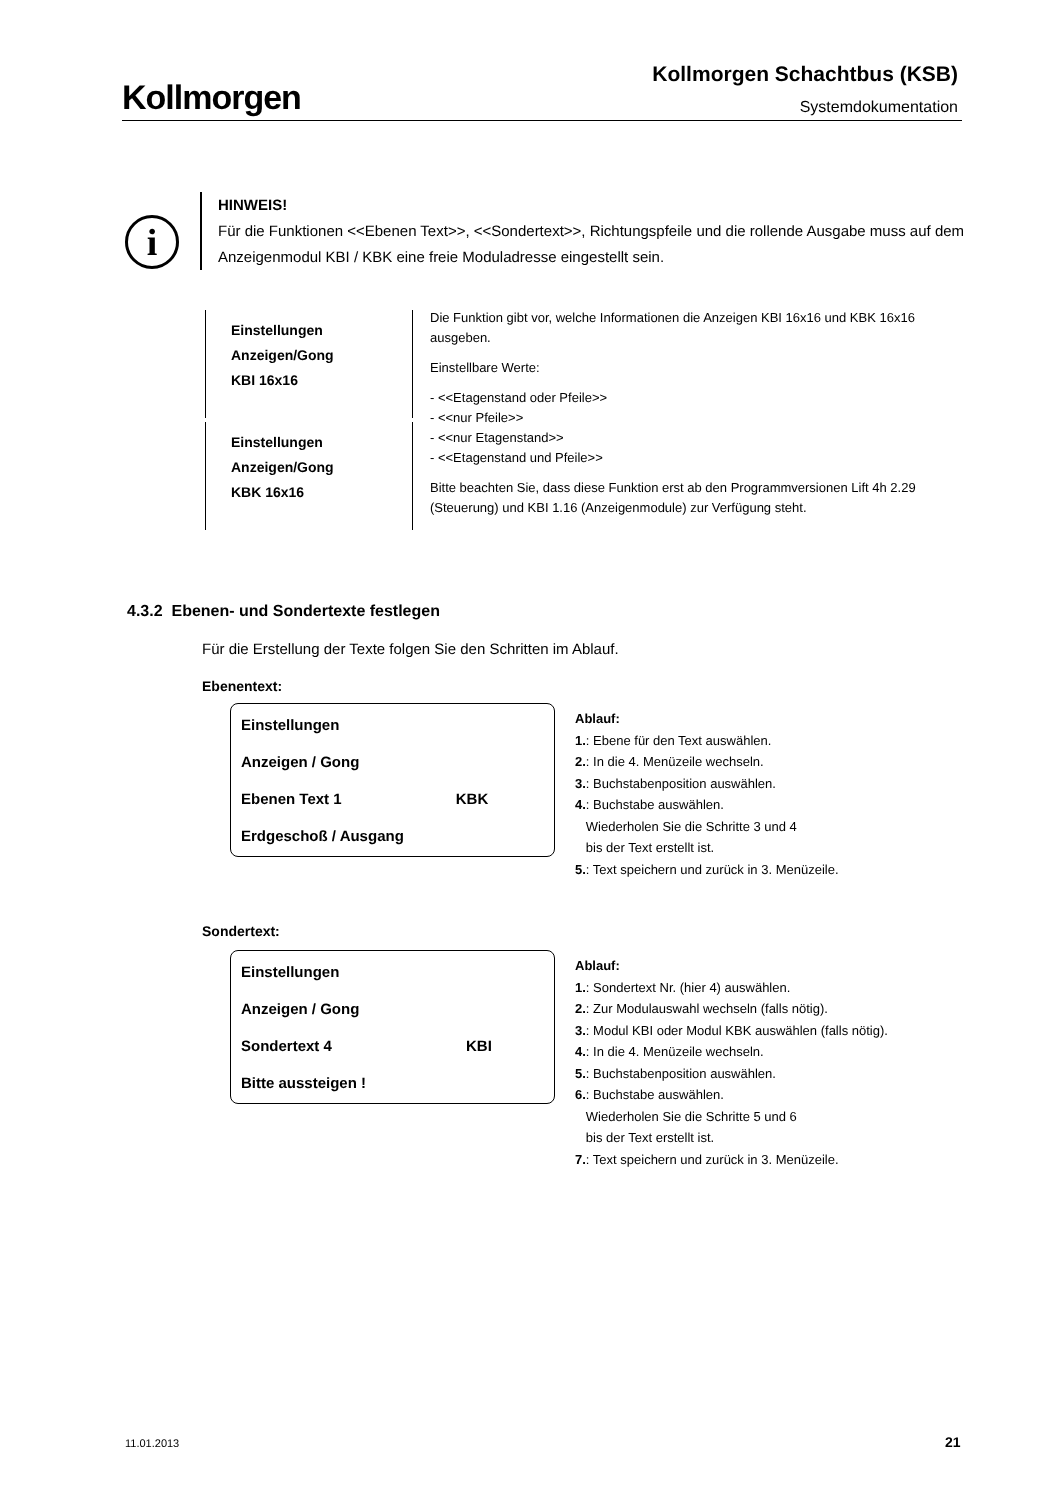Kollmorgen
Kollmorgen Schachtbus (KSB)
Systemdokumentation
i
HINWEIS!
Für die Funktionen <<Ebenen Text>>, <<Sondertext>>, Richtungspfeile und die rollende Ausgabe muss auf dem Anzeigenmodul KBI / KBK eine freie Moduladresse eingestellt sein.
Einstellungen
Anzeigen/Gong
KBI 16x16
Einstellungen
Anzeigen/Gong
KBK 16x16
Die Funktion gibt vor, welche Informationen die Anzeigen KBI 16x16 und KBK 16x16 ausgeben.
Einstellbare Werte:
- <<Etagenstand oder Pfeile>>
- <<nur Pfeile>>
- <<nur Etagenstand>>
- <<Etagenstand und Pfeile>>
Bitte beachten Sie, dass diese Funktion erst ab den Programmversionen Lift 4h 2.29 (Steuerung) und KBI 1.16 (Anzeigenmodule) zur Verfügung steht.
4.3.2 Ebenen- und Sondertexte festlegen
Für die Erstellung der Texte folgen Sie den Schritten im Ablauf.
Ebenentext:
Einstellungen
Anzeigen / Gong
Ebenen Text 1 KBK
Erdgeschoß / Ausgang
Ablauf:
1.: Ebene für den Text auswählen.
2.: In die 4. Menüzeile wechseln.
3.: Buchstabenposition auswählen.
4.: Buchstabe auswählen.
Wiederholen Sie die Schritte 3 und 4
bis der Text erstellt ist.
5.: Text speichern und zurück in 3. Menüzeile.
Sondertext:
Einstellungen
Anzeigen / Gong
Sondertext 4 KBI
Bitte aussteigen !
Ablauf:
1.: Sondertext Nr. (hier 4) auswählen.
2.: Zur Modulauswahl wechseln (falls nötig).
3.: Modul KBI oder Modul KBK auswählen (falls nötig).
4.: In die 4. Menüzeile wechseln.
5.: Buchstabenposition auswählen.
6.: Buchstabe auswählen.
Wiederholen Sie die Schritte 5 und 6
bis der Text erstellt ist.
7.: Text speichern und zurück in 3. Menüzeile.
11.01.2013 21